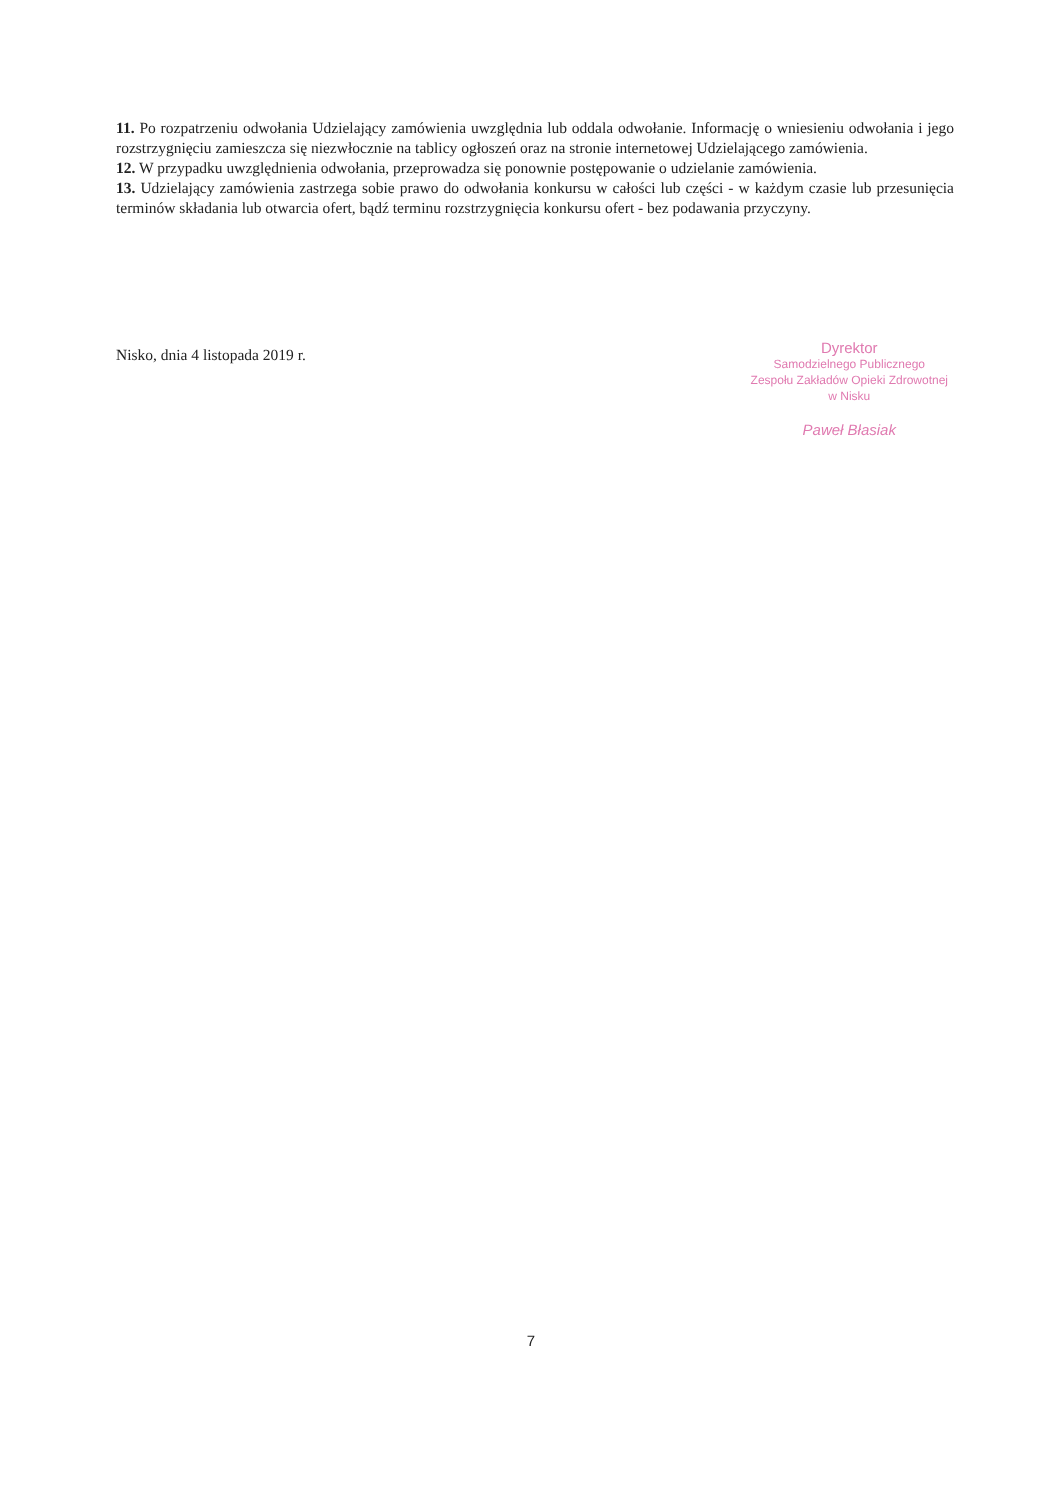11. Po rozpatrzeniu odwołania Udzielający zamówienia uwzględnia lub oddala odwołanie. Informację o wniesieniu odwołania i jego rozstrzygnięciu zamieszcza się niezwłocznie na tablicy ogłoszeń oraz na stronie internetowej Udzielającego zamówienia.
12. W przypadku uwzględnienia odwołania, przeprowadza się ponownie postępowanie o udzielanie zamówienia.
13. Udzielający zamówienia zastrzega sobie prawo do odwołania konkursu w całości lub części - w każdym czasie lub przesunięcia terminów składania lub otwarcia ofert, bądź terminu rozstrzygnięcia konkursu ofert - bez podawania przyczyny.
Nisko, dnia 4 listopada 2019 r.
Dyrektor
Samodzielnego Publicznego
Zespołu Zakładów Opieki Zdrowotnej
w Nisku
Paweł Błasiak
7